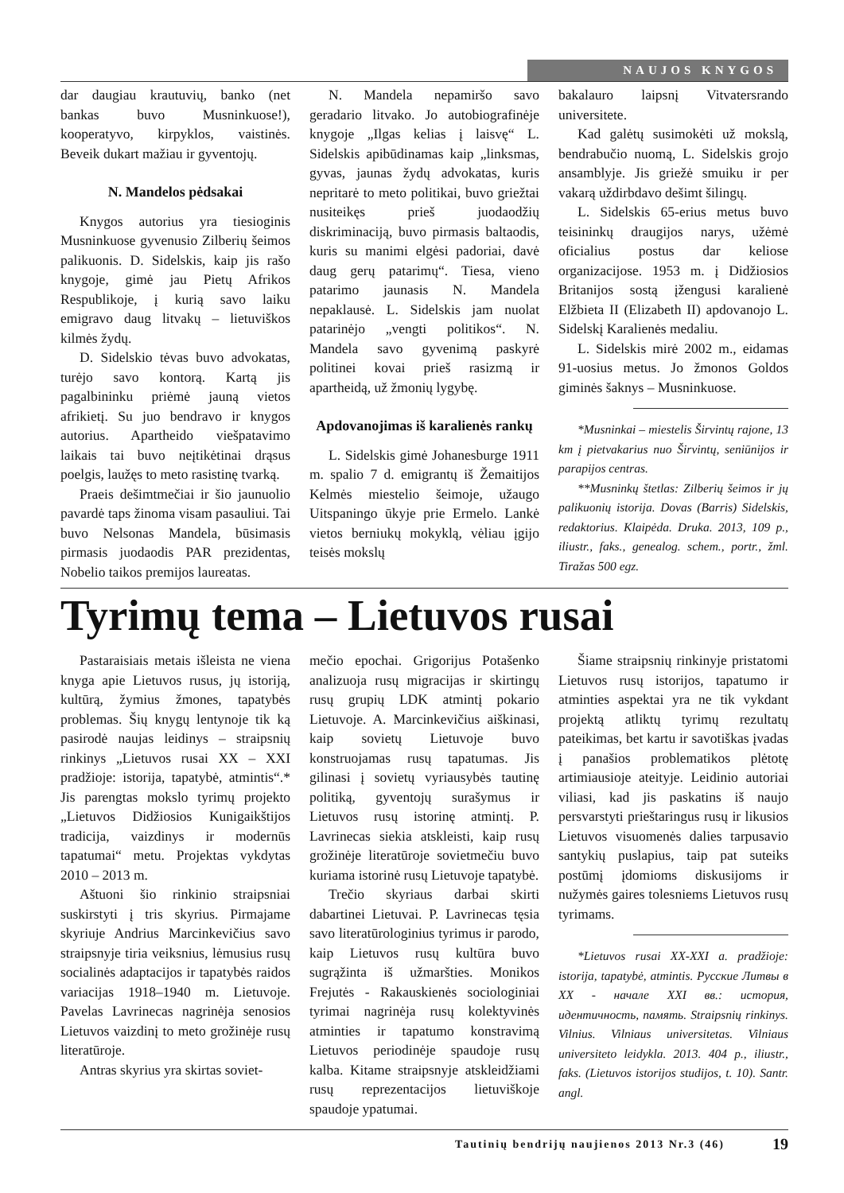NAUJOS KNYGOS
dar daugiau krautuvių, banko (net bankas buvo Musninkuose!), kooperatyvo, kirpyklos, vaistinės. Beveik dukart mažiau ir gyventojų.
N. Mandelos pėdsakai
Knygos autorius yra tiesioginis Musninkuose gyvenusio Zilberių šeimos palikuonis. D. Sidelskis, kaip jis rašo knygoje, gimė jau Pietų Afrikos Respublikoje, į kurią savo laiku emigravo daug litvakų – lietuviškos kilmės žydų.
D. Sidelskio tėvas buvo advokatas, turėjo savo kontorą. Kartą jis pagalbininku priėmė jauną vietos afrikietį. Su juo bendravo ir knygos autorius. Apartheido viešpatavimo laikais tai buvo neįtikėtinai drąsus poelgis, laužęs to meto rasistinę tvarką.
Praeis dešimtmečiai ir šio jaunuolio pavardė taps žinoma visam pasauliui. Tai buvo Nelsonas Mandela, būsimasis pirmasis juodaodis PAR prezidentas, Nobelio taikos premijos laureatas.
N. Mandela nepamiršo savo geradario litvako. Jo autobiografinėje knygoje „Ilgas kelias į laisvę“ L. Sidelskis apibūdinamas kaip „linksmas, gyvas, jaunas žydų advokatas, kuris nepritarė to meto politikai, buvo griežtai nusiteikęs prieš juodaodžių diskriminaciją, buvo pirmasis baltaodis, kuris su manimi elgėsi padoriai, davė daug gerų patarimų“. Tiesa, vieno patarimo jaunasis N. Mandela nepaklausė. L. Sidelskis jam nuolat patarinėjo „vengti politikos“. N. Mandela savo gyvenimą paskyrė politinei kovai prieš rasizmą ir apartheidą, už žmonių lygybę.
Apdovanojimas iš karalienės rankų
L. Sidelskis gimė Johanesburge 1911 m. spalio 7 d. emigrantų iš Žemaitijos Kelmės miestelio šeimoje, užaugo Uitspaningo ūkyje prie Ermelo. Lankė vietos berniukų mokyklą, vėliau įgijo teisės mokslų
bakalauro laipsnį Vitvatersrando universitete.
Kad galėtų susimokėti už mokslą, bendrabučio nuomą, L. Sidelskis grojo ansamblyje. Jis griežė smuiku ir per vakarą uždirbdavo dešimt šilingų.
L. Sidelskis 65-erius metus buvo teisininkų draugijos narys, užėmė oficialius postus dar keliose organizacijose. 1953 m. į Didžiosios Britanijos sostą įžengusi karalienė Elžbieta II (Elizabeth II) apdovanojo L. Sidelskį Karalienės medaliu.
L. Sidelskis mirė 2002 m., eidamas 91-uosius metus. Jo žmonos Goldos giminės šaknys – Musninkuose.
*Musninkai – miestelis Širvintų rajone, 13 km į pietvakarius nuo Širvintų, seniūnijos ir parapijos centras.
**Musninkų štetlas: Zilberių šeimos ir jų palikuonių istorija. Dovas (Barris) Sidelskis, redaktorius. Klaipėda. Druka. 2013, 109 p., iliustr., faks., genealog. schem., portr., žml. Tiražas 500 egz.
Tyrimų tema – Lietuvos rusai
Pastaraisiais metais išleista ne viena knyga apie Lietuvos rusus, jų istoriją, kultūrą, žymius žmones, tapatybės problemas. Šių knygų lentynoje tik ką pasirodė naujas leidinys – straipsnių rinkinys „Lietuvos rusai XX – XXI pradžioje: istorija, tapatybė, atmintis“.* Jis parengtas mokslo tyrimų projekto „Lietuvos Didžiosios Kunigaikštijos tradicija, vaizdinys ir modernūs tapatumai“ metu. Projektas vykdytas 2010 – 2013 m.
Aštuoni šio rinkinio straipsniai suskirstyti į tris skyrius. Pirmajame skyriuje Andrius Marcinkevičius savo straipsnyje tiria veiksnius, lėmusius rusų socialinės adaptacijos ir tapatybės raidos variacijas 1918–1940 m. Lietuvoje. Pavelas Lavrinecas nagrinėja senosios Lietuvos vaizdinį to meto grožinėje rusų literatūroje.
Antras skyrius yra skirtas soviet-
mečio epochai. Grigorijus Potašenko analizuoja rusų migracijas ir skirtingų rusų grupių LDK atmintį pokario Lietuvoje. A. Marcinkevičius aiškinasi, kaip sovietų Lietuvoje buvo konstruojamas rusų tapatumas. Jis gilinasi į sovietų vyriausybės tautinę politiką, gyventojų surašymus ir Lietuvos rusų istorinę atmintį. P. Lavrinecas siekia atskleisti, kaip rusų grožinėje literatūroje sovietmečiu buvo kuriama istorinė rusų Lietuvoje tapatybė.
Trečio skyriaus darbai skirti dabartinei Lietuvai. P. Lavrinecas tęsia savo literatūrologinius tyrimus ir parodo, kaip Lietuvos rusų kultūra buvo sugrąžinta iš užmaršties. Monikos Frejutės - Rakauskienės sociologiniai tyrimai nagrinėja rusų kolektyvinės atminties ir tapatumo konstravimą Lietuvos periodinėje spaudoje rusų kalba. Kitame straipsnyje atskleidžiami rusų reprezentacijos lietuviškoje spaudoje ypatumai.
Šiame straipsnių rinkinyje pristatomi Lietuvos rusų istorijos, tapatumo ir atminties aspektai yra ne tik vykdant projektą atliktų tyrimų rezultatų pateikimas, bet kartu ir savotiškas įvadas į panašios problematikos plėtotę artimiausioje ateityje. Leidinio autoriai viliasi, kad jis paskatins iš naujo persvarstyti prieštaringus rusų ir likusios Lietuvos visuomenės dalies tarpusavio santykių puslapius, taip pat suteiks postūmį įdomioms diskusijoms ir nužymės gaires tolesniems Lietuvos rusų tyrimams.
*Lietuvos rusai XX-XXI a. pradžioje: istorija, tapatybė, atmintis. Русские Литвы в XX - начале XXI вв.: история, идентичность, память. Straipsnių rinkinys. Vilnius. Vilniaus universitetas. Vilniaus universiteto leidykla. 2013. 404 p., iliustr., faks. (Lietuvos istorijos studijos, t. 10). Santr. angl.
Tautinių bendrijų naujienos 2013 Nr.3 (46) 19